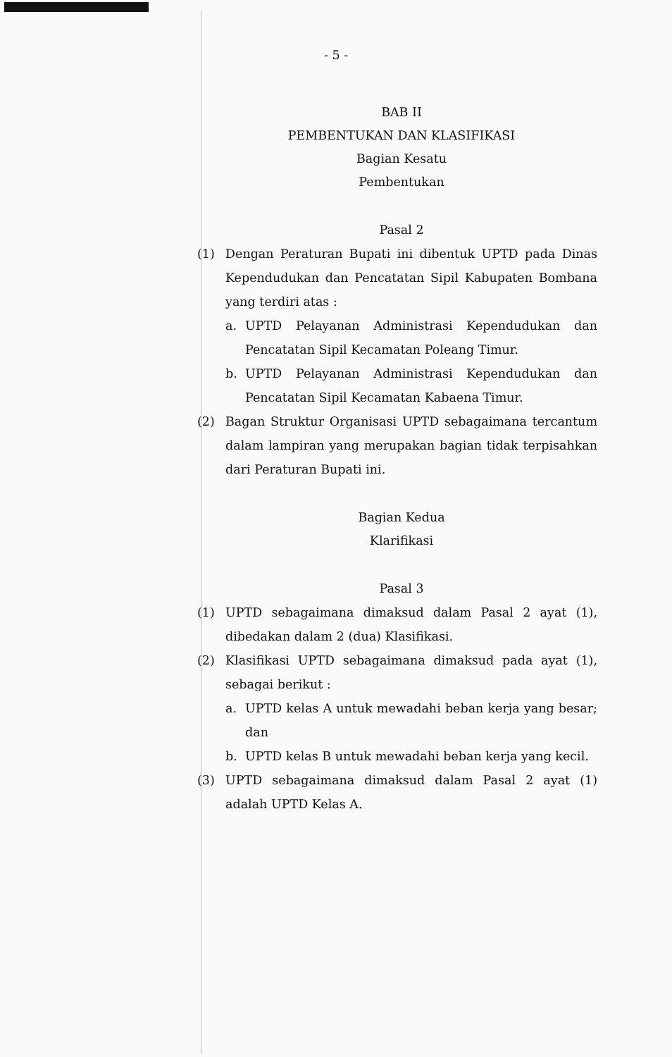- 5 -
BAB II
PEMBENTUKAN DAN KLASIFIKASI
Bagian Kesatu
Pembentukan
Pasal 2
(1) Dengan Peraturan Bupati ini dibentuk UPTD pada Dinas Kependudukan dan Pencatatan Sipil Kabupaten Bombana yang terdiri atas :
a. UPTD Pelayanan Administrasi Kependudukan dan Pencatatan Sipil Kecamatan Poleang Timur.
b. UPTD Pelayanan Administrasi Kependudukan dan Pencatatan Sipil Kecamatan Kabaena Timur.
(2) Bagan Struktur Organisasi UPTD sebagaimana tercantum dalam lampiran yang merupakan bagian tidak terpisahkan dari Peraturan Bupati ini.
Bagian Kedua
Klarifikasi
Pasal 3
(1) UPTD sebagaimana dimaksud dalam Pasal 2 ayat (1), dibedakan dalam 2 (dua) Klasifikasi.
(2) Klasifikasi UPTD sebagaimana dimaksud pada ayat (1), sebagai berikut :
a. UPTD kelas A untuk mewadahi beban kerja yang besar; dan
b. UPTD kelas B untuk mewadahi beban kerja yang kecil.
(3) UPTD sebagaimana dimaksud dalam Pasal 2 ayat (1) adalah UPTD Kelas A.